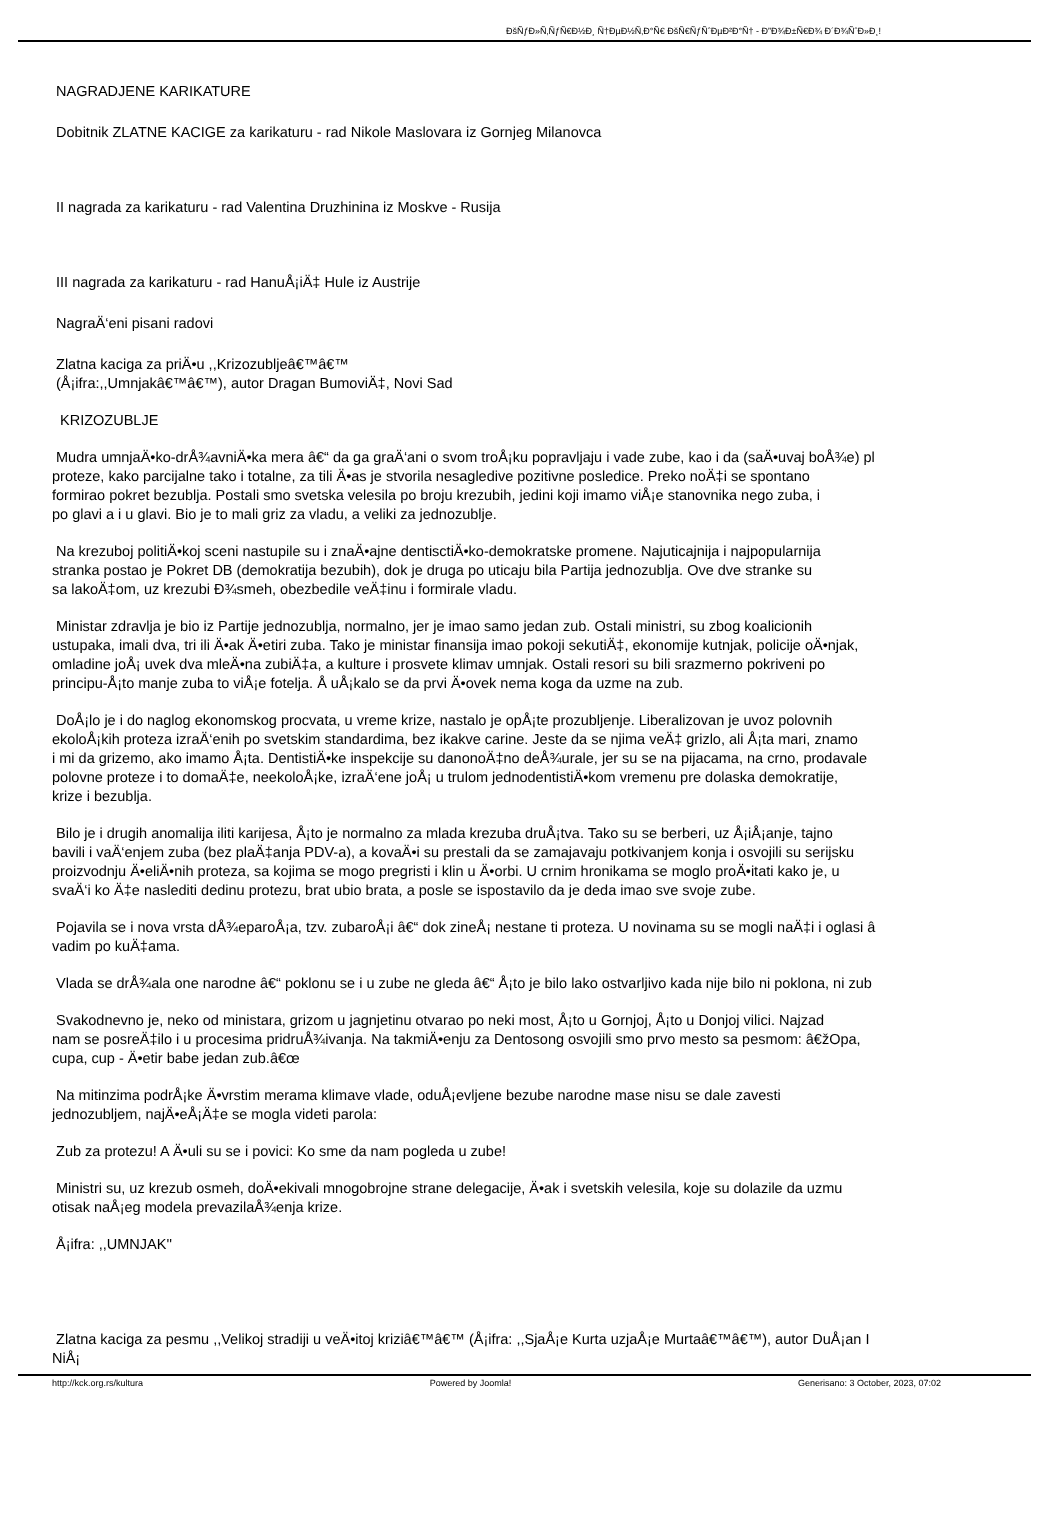ÐšÑƒÐ»Ñ‚ÑƒÑ€Ð½Ð¸ Ñ†ÐµÐ½Ñ‚Ð°Ñ€ ÐšÑ€ÑƒÑˆÐµÐ²Ð°Ñ† - Ð”Ð¾Ð±Ñ€Ð¾ Ð´Ð¾ÑˆÐ»Ð¸!
NAGRADJENE KARIKATURE
Dobitnik ZLATNE KACIGE za karikaturu - rad Nikole Maslovara iz Gornjeg Milanovca
II nagrada za karikaturu - rad Valentina Druzhinina iz Moskve - Rusija
III nagrada za karikaturu - rad HanuÅ¡iÄ‡ Hule iz Austrije
NagraÄ‘eni pisani radovi
Zlatna kaciga za priÄ•u ,,Krizozubljeâ€™â€™
(Å¡ifra:,,Umnjakâ€™â€™), autor Dragan BumoviÄ‡, Novi Sad
KRIZOZUBLJE
Mudra umnjaÄ•ko-drÅ¾avniÄ•ka mera â€“ da ga graÄ‘ani o svom troÅ¡ku popravljaju i vade zube, kao i da (saÄ•uvaj boÅ¾e) pl
proteze, kako parcijalne tako i totalne, za tili Ä•as je stvorila nesagledive pozitivne posledice. Preko noÄ‡i se spontano
formirao pokret bezublja. Postali smo svetska velesila po broju krezubih, jedini koji imamo viÅ¡e stanovnika nego zuba, i
po glavi a i u glavi. Bio je to mali griz za vladu, a veliki za jednozublje.
Na krezuboj politiÄ•koj sceni nastupile su i znaÄ•ajne dentisctiÄ•ko-demokratske promene. Najuticajnija i najpopularnija
stranka postao je Pokret DB (demokratija bezubih), dok je druga po uticaju bila Partija jednozublja. Ove dve stranke su
sa lakoÄ‡om, uz krezubi Ð¾smeh, obezbedile veÄ‡inu i formirale vladu.
Ministar zdravlja je bio iz Partije jednozublja, normalno, jer je imao samo jedan zub. Ostali ministri, su zbog koalicionih
ustupaka, imali dva, tri ili Ä•ak Ä•etiri zuba. Tako je ministar finansija imao pokoji sekutiÄ‡, ekonomije kutnjak, policije oÄ•njak,
omladine joÅ¡ uvek dva mleÄ•na zubiÄ‡a, a kulture i prosvete klimav umnjak. Ostali resori su bili srazmerno pokriveni po
principu-Å¡to manje zuba to viÅ¡e fotelja. Å uÅ¡kalo se da prvi Ä•ovek nema koga da uzme na zub.
DoÅ¡lo je i do naglog ekonomskog procvata, u vreme krize, nastalo je opÅ¡te prozubljenje. Liberalizovan je uvoz polovnih
ekoloÅ¡kih proteza izraÄ‘enih po svetskim standardima, bez ikakve carine. Jeste da se njima veÄ‡ grizlo, ali Å¡ta mari, znamo
i mi da grizemo, ako imamo Å¡ta. DentistiÄ•ke inspekcije su danonoÄ‡no deÅ¾urale, jer su se na pijacama, na crno, prodavale
polovne proteze i to domaÄ‡e, neekoloÅ¡ke, izraÄ‘ene joÅ¡ u trulom jednodentistiÄ•kom vremenu pre dolaska demokratije,
krize i bezublja.
Bilo je i drugih anomalija iliti karijesa, Å¡to je normalno za mlada krezuba druÅ¡tva. Tako su se berberi, uz Å¡iÅ¡anje, tajno
bavili i vaÄ‘enjem zuba (bez plaÄ‡anja PDV-a), a kovaÄ•i su prestali da se zamajavaju potkivanjem konja i osvojili su serijsku
proizvodnju Ä•eliÄ•nih proteza, sa kojima se mogo pregristi i klin u Ä•orbi. U crnim hronikama se moglo proÄ•itati kako je, u
svaÄ‘i ko Ä‡e naslediti dedinu protezu, brat ubio brata, a posle se ispostavilo da je deda imao sve svoje zube.
Pojavila se i nova vrsta dÅ¾eparoÅ¡a, tzv. zubaroÅ¡i â€“ dok zineÅ¡ nestane ti proteza. U novinama su se mogli naÄ‡i i oglasi â
vadim po kuÄ‡ama.
Vlada se drÅ¾ala one narodne â€“ poklonu se i u zube ne gleda â€“ Å¡to je bilo lako ostvarljivo kada nije bilo ni poklona, ni zub
Svakodnevno je, neko od ministara, grizom u jagnjetinu otvarao po neki most, Å¡to u Gornjoj, Å¡to u Donjoj vilici. Najzad
nam se posreÄ‡ilo i u procesima pridruÅ¾ivanja. Na takmiÄ•enju za Dentosong osvojili smo prvo mesto sa pesmom: â€žOpa,
cupa, cup - Ä•etir babe jedan zub.â€œ
Na mitinzima podrÅ¡ke Ä•vrstim merama klimave vlade, oduÅ¡evljene bezube narodne mase nisu se dale zavesti
jednozubljem, najÄ•eÅ¡Ä‡e se mogla videti parola:
Zub za protezu! A Ä•uli su se i povici: Ko sme da nam pogleda u zube!
Ministri su, uz krezub osmeh, doÄ•ekivali mnogobrojne strane delegacije, Ä•ak i svetskih velesila, koje su dolazile da uzmu
otisak naÅ¡eg modela prevazilaÅ¾enja krize.
Å¡ifra: ,,UMNJAK''
Zlatna kaciga za pesmu ,,Velikoj stradiji u veÄ•itoj kriziâ€™â€™ (Å¡ifra: ,,SjaÅ¡e Kurta uzjaÅ¡e Murtaâ€™â€™), autor DuÅ¡an I
NiÅ¡
http://kck.org.rs/kultura Powered by Joomla! Generisano: 3 October, 2023, 07:02